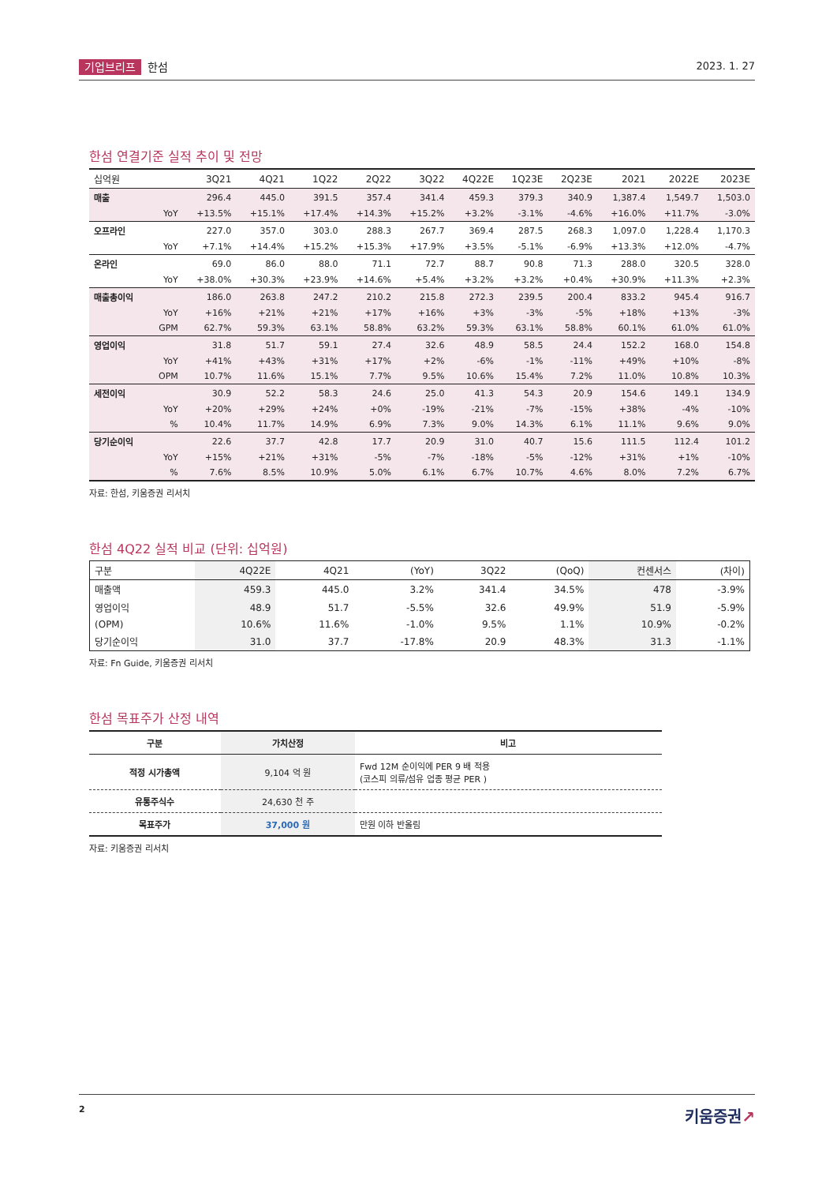기업브리프 한섬 2023. 1. 27
한섬 연결기준 실적 추이 및 전망
| 십억원 | | 3Q21 | 4Q21 | 1Q22 | 2Q22 | 3Q22 | 4Q22E | 1Q23E | 2Q23E | 2021 | 2022E | 2023E |
| --- | --- | --- | --- | --- | --- | --- | --- | --- | --- | --- | --- | --- |
| 매출 | | 296.4 | 445.0 | 391.5 | 357.4 | 341.4 | 459.3 | 379.3 | 340.9 | 1,387.4 | 1,549.7 | 1,503.0 |
| | YoY | +13.5% | +15.1% | +17.4% | +14.3% | +15.2% | +3.2% | -3.1% | -4.6% | +16.0% | +11.7% | -3.0% |
| 오프라인 | | 227.0 | 357.0 | 303.0 | 288.3 | 267.7 | 369.4 | 287.5 | 268.3 | 1,097.0 | 1,228.4 | 1,170.3 |
| | YoY | +7.1% | +14.4% | +15.2% | +15.3% | +17.9% | +3.5% | -5.1% | -6.9% | +13.3% | +12.0% | -4.7% |
| 온라인 | | 69.0 | 86.0 | 88.0 | 71.1 | 72.7 | 88.7 | 90.8 | 71.3 | 288.0 | 320.5 | 328.0 |
| | YoY | +38.0% | +30.3% | +23.9% | +14.6% | +5.4% | +3.2% | +3.2% | +0.4% | +30.9% | +11.3% | +2.3% |
| 매출총이익 | | 186.0 | 263.8 | 247.2 | 210.2 | 215.8 | 272.3 | 239.5 | 200.4 | 833.2 | 945.4 | 916.7 |
| | YoY | +16% | +21% | +21% | +17% | +16% | +3% | -3% | -5% | +18% | +13% | -3% |
| | GPM | 62.7% | 59.3% | 63.1% | 58.8% | 63.2% | 59.3% | 63.1% | 58.8% | 60.1% | 61.0% | 61.0% |
| 영업이익 | | 31.8 | 51.7 | 59.1 | 27.4 | 32.6 | 48.9 | 58.5 | 24.4 | 152.2 | 168.0 | 154.8 |
| | YoY | +41% | +43% | +31% | +17% | +2% | -6% | -1% | -11% | +49% | +10% | -8% |
| | OPM | 10.7% | 11.6% | 15.1% | 7.7% | 9.5% | 10.6% | 15.4% | 7.2% | 11.0% | 10.8% | 10.3% |
| 세전이익 | | 30.9 | 52.2 | 58.3 | 24.6 | 25.0 | 41.3 | 54.3 | 20.9 | 154.6 | 149.1 | 134.9 |
| | YoY | +20% | +29% | +24% | +0% | -19% | -21% | -7% | -15% | +38% | -4% | -10% |
| | % | 10.4% | 11.7% | 14.9% | 6.9% | 7.3% | 9.0% | 14.3% | 6.1% | 11.1% | 9.6% | 9.0% |
| 당기순이익 | | 22.6 | 37.7 | 42.8 | 17.7 | 20.9 | 31.0 | 40.7 | 15.6 | 111.5 | 112.4 | 101.2 |
| | YoY | +15% | +21% | +31% | -5% | -7% | -18% | -5% | -12% | +31% | +1% | -10% |
| | % | 7.6% | 8.5% | 10.9% | 5.0% | 6.1% | 6.7% | 10.7% | 4.6% | 8.0% | 7.2% | 6.7% |
자료: 한섬, 키움증권 리서치
한섬 4Q22 실적 비교 (단위: 십억원)
| 구분 | 4Q22E | 4Q21 | (YoY) | 3Q22 | (QoQ) | 컨센서스 | (차이) |
| --- | --- | --- | --- | --- | --- | --- | --- |
| 매출액 | 459.3 | 445.0 | 3.2% | 341.4 | 34.5% | 478 | -3.9% |
| 영업이익 | 48.9 | 51.7 | -5.5% | 32.6 | 49.9% | 51.9 | -5.9% |
| (OPM) | 10.6% | 11.6% | -1.0% | 9.5% | 1.1% | 10.9% | -0.2% |
| 당기순이익 | 31.0 | 37.7 | -17.8% | 20.9 | 48.3% | 31.3 | -1.1% |
자료: Fn Guide, 키움증권 리서치
한섬 목표주가 산정 내역
| 구분 | 가치산정 | 비고 |
| --- | --- | --- |
| 적정 시가총액 | 9,104 억 원 | Fwd 12M 순이익에 PER 9 배 적용 (코스피 의류/섬유 업종 평균 PER ) |
| 유통주식수 | 24,630 천 주 | |
| 목표주가 | 37,000 원 | 만원 이하 반올림 |
자료: 키움증권 리서치
2 키움증권↗